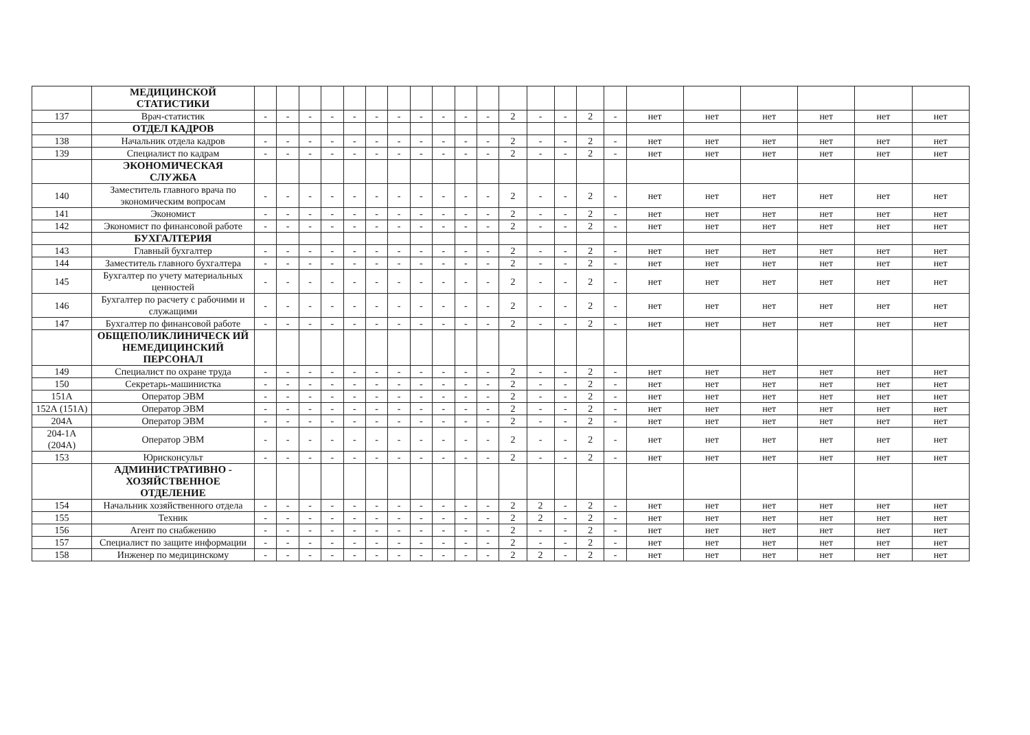| | МЕДИЦИНСКОЙ СТАТИСТИКИ | | | | | | | | | | | | | | | | | | | | | | |
| 137 | Врач-статистик | - | - | - | - | - | - | - | - | - | - | - | 2 | - | - | 2 | - | нет | нет | нет | нет | нет | нет |
| | ОТДЕЛ КАДРОВ | | | | | | | | | | | | | | | | | | | | | | |
| 138 | Начальник отдела кадров | - | - | - | - | - | - | - | - | - | - | - | 2 | - | - | 2 | - | нет | нет | нет | нет | нет | нет |
| 139 | Специалист по кадрам | - | - | - | - | - | - | - | - | - | - | - | 2 | - | - | 2 | - | нет | нет | нет | нет | нет | нет |
| | ЭКОНОМИЧЕСКАЯ СЛУЖБА | | | | | | | | | | | | | | | | | | | | | | |
| 140 | Заместитель главного врача по экономическим вопросам | - | - | - | - | - | - | - | - | - | - | - | 2 | - | - | 2 | - | нет | нет | нет | нет | нет | нет |
| 141 | Экономист | - | - | - | - | - | - | - | - | - | - | - | 2 | - | - | 2 | - | нет | нет | нет | нет | нет | нет |
| 142 | Экономист по финансовой работе | - | - | - | - | - | - | - | - | - | - | - | 2 | - | - | 2 | - | нет | нет | нет | нет | нет | нет |
| | БУХГАЛТЕРИЯ | | | | | | | | | | | | | | | | | | | | | | |
| 143 | Главный бухгалтер | - | - | - | - | - | - | - | - | - | - | - | 2 | - | - | 2 | - | нет | нет | нет | нет | нет | нет |
| 144 | Заместитель главного бухгалтера | - | - | - | - | - | - | - | - | - | - | - | 2 | - | - | 2 | - | нет | нет | нет | нет | нет | нет |
| 145 | Бухгалтер по учету материальных ценностей | - | - | - | - | - | - | - | - | - | - | - | 2 | - | - | 2 | - | нет | нет | нет | нет | нет | нет |
| 146 | Бухгалтер по расчету с рабочими и служащими | - | - | - | - | - | - | - | - | - | - | - | 2 | - | - | 2 | - | нет | нет | нет | нет | нет | нет |
| 147 | Бухгалтер по финансовой работе | - | - | - | - | - | - | - | - | - | - | - | 2 | - | - | 2 | - | нет | нет | нет | нет | нет | нет |
| | ОБЩЕПОЛИКЛИНИЧЕСК ИЙ НЕМЕДИЦИНСКИЙ ПЕРСОНАЛ | | | | | | | | | | | | | | | | | | | | | | |
| 149 | Специалист по охране труда | - | - | - | - | - | - | - | - | - | - | - | 2 | - | - | 2 | - | нет | нет | нет | нет | нет | нет |
| 150 | Секретарь-машинистка | - | - | - | - | - | - | - | - | - | - | - | 2 | - | - | 2 | - | нет | нет | нет | нет | нет | нет |
| 151А | Оператор ЭВМ | - | - | - | - | - | - | - | - | - | - | - | 2 | - | - | 2 | - | нет | нет | нет | нет | нет | нет |
| 152А (151А) | Оператор ЭВМ | - | - | - | - | - | - | - | - | - | - | - | 2 | - | - | 2 | - | нет | нет | нет | нет | нет | нет |
| 204А | Оператор ЭВМ | - | - | - | - | - | - | - | - | - | - | - | 2 | - | - | 2 | - | нет | нет | нет | нет | нет | нет |
| 204-1А (204А) | Оператор ЭВМ | - | - | - | - | - | - | - | - | - | - | - | 2 | - | - | 2 | - | нет | нет | нет | нет | нет | нет |
| 153 | Юрисконсульт | - | - | - | - | - | - | - | - | - | - | - | 2 | - | - | 2 | - | нет | нет | нет | нет | нет | нет |
| | АДМИНИСТРАТИВНО - ХОЗЯЙСТВЕННОЕ ОТДЕЛЕНИЕ | | | | | | | | | | | | | | | | | | | | | | |
| 154 | Начальник хозяйственного отдела | - | - | - | - | - | - | - | - | - | - | - | 2 | 2 | - | 2 | - | нет | нет | нет | нет | нет | нет |
| 155 | Техник | - | - | - | - | - | - | - | - | - | - | - | 2 | 2 | - | 2 | - | нет | нет | нет | нет | нет | нет |
| 156 | Агент по снабжению | - | - | - | - | - | - | - | - | - | - | - | 2 | - | - | 2 | - | нет | нет | нет | нет | нет | нет |
| 157 | Специалист по защите информации | - | - | - | - | - | - | - | - | - | - | - | 2 | - | - | 2 | - | нет | нет | нет | нет | нет | нет |
| 158 | Инженер по медицинскому | - | - | - | - | - | - | - | - | - | - | - | 2 | 2 | - | 2 | - | нет | нет | нет | нет | нет | нет |